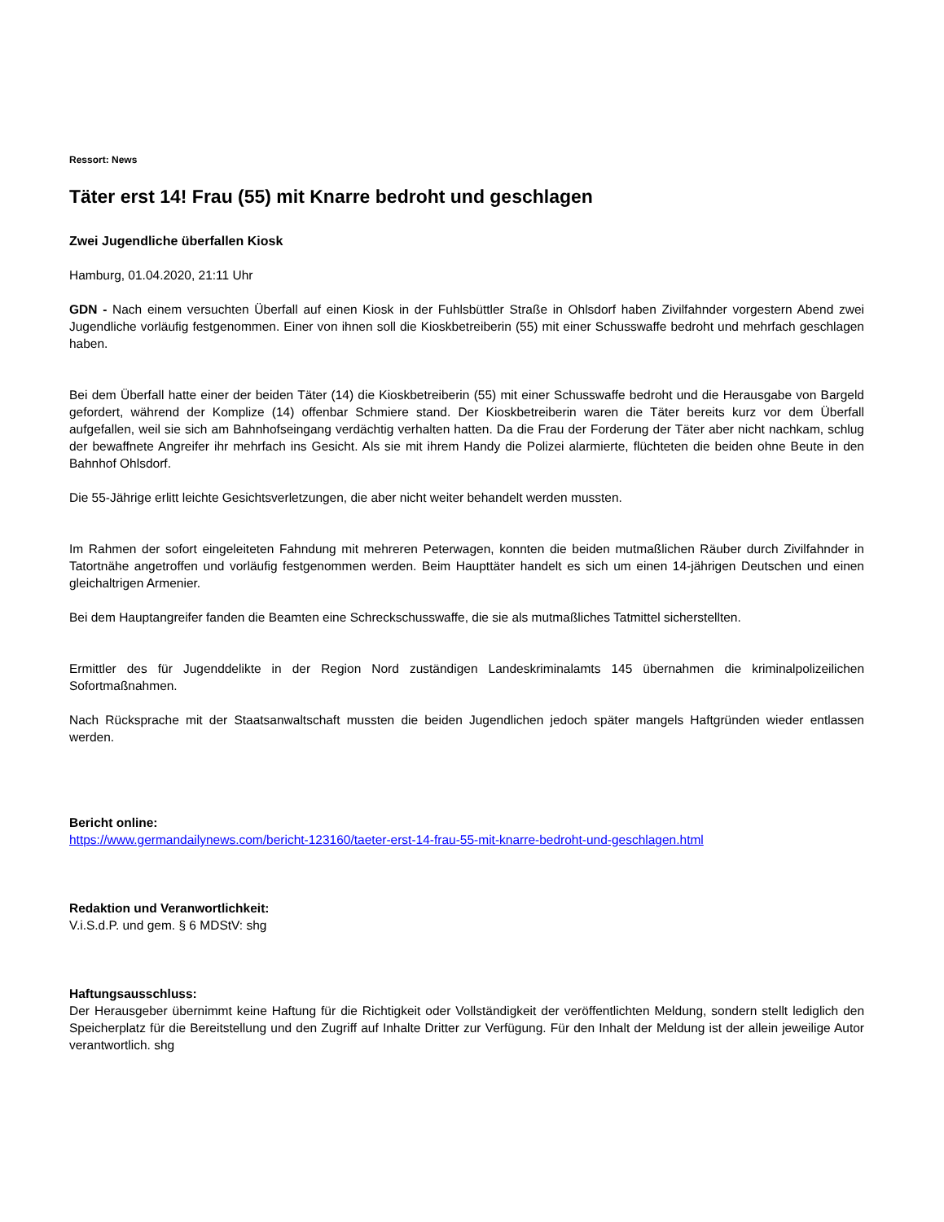Ressort: News
Täter erst 14! Frau (55) mit Knarre bedroht und geschlagen
Zwei Jugendliche überfallen Kiosk
Hamburg, 01.04.2020, 21:11 Uhr
GDN - Nach einem versuchten Überfall auf einen Kiosk in der Fuhlsbüttler Straße in Ohlsdorf haben Zivilfahnder vorgestern Abend zwei Jugendliche vorläufig festgenommen. Einer von ihnen soll die Kioskbetreiberin (55) mit einer Schusswaffe bedroht und mehrfach geschlagen haben.
Bei dem Überfall hatte einer der beiden Täter (14) die Kioskbetreiberin (55) mit einer Schusswaffe bedroht und die Herausgabe von Bargeld gefordert, während der Komplize (14) offenbar Schmiere stand. Der Kioskbetreiberin waren die Täter bereits kurz vor dem Überfall aufgefallen, weil sie sich am Bahnhofseingang verdächtig verhalten hatten. Da die Frau der Forderung der Täter aber nicht nachkam, schlug der bewaffnete Angreifer ihr mehrfach ins Gesicht. Als sie mit ihrem Handy die Polizei alarmierte, flüchteten die beiden ohne Beute in den Bahnhof Ohlsdorf.
Die 55-Jährige erlitt leichte Gesichtsverletzungen, die aber nicht weiter behandelt werden mussten.
Im Rahmen der sofort eingeleiteten Fahndung mit mehreren Peterwagen, konnten die beiden mutmaßlichen Räuber durch Zivilfahnder in Tatortnähe angetroffen und vorläufig festgenommen werden. Beim Haupttäter handelt es sich um einen 14-jährigen Deutschen und einen gleichaltrigen Armenier.
Bei dem Hauptangreifer fanden die Beamten eine Schreckschusswaffe, die sie als mutmaßliches Tatmittel sicherstellten.
Ermittler des für Jugenddelikte in der Region Nord zuständigen Landeskriminalamts 145 übernahmen die kriminalpolizeilichen Sofortmaßnahmen.
Nach Rücksprache mit der Staatsanwaltschaft mussten die beiden Jugendlichen jedoch später mangels Haftgründen wieder entlassen werden.
Bericht online:
https://www.germandailynews.com/bericht-123160/taeter-erst-14-frau-55-mit-knarre-bedroht-und-geschlagen.html
Redaktion und Veranwortlichkeit:
V.i.S.d.P. und gem. § 6 MDStV: shg
Haftungsausschluss:
Der Herausgeber übernimmt keine Haftung für die Richtigkeit oder Vollständigkeit der veröffentlichten Meldung, sondern stellt lediglich den Speicherplatz für die Bereitstellung und den Zugriff auf Inhalte Dritter zur Verfügung. Für den Inhalt der Meldung ist der allein jeweilige Autor verantwortlich. shg